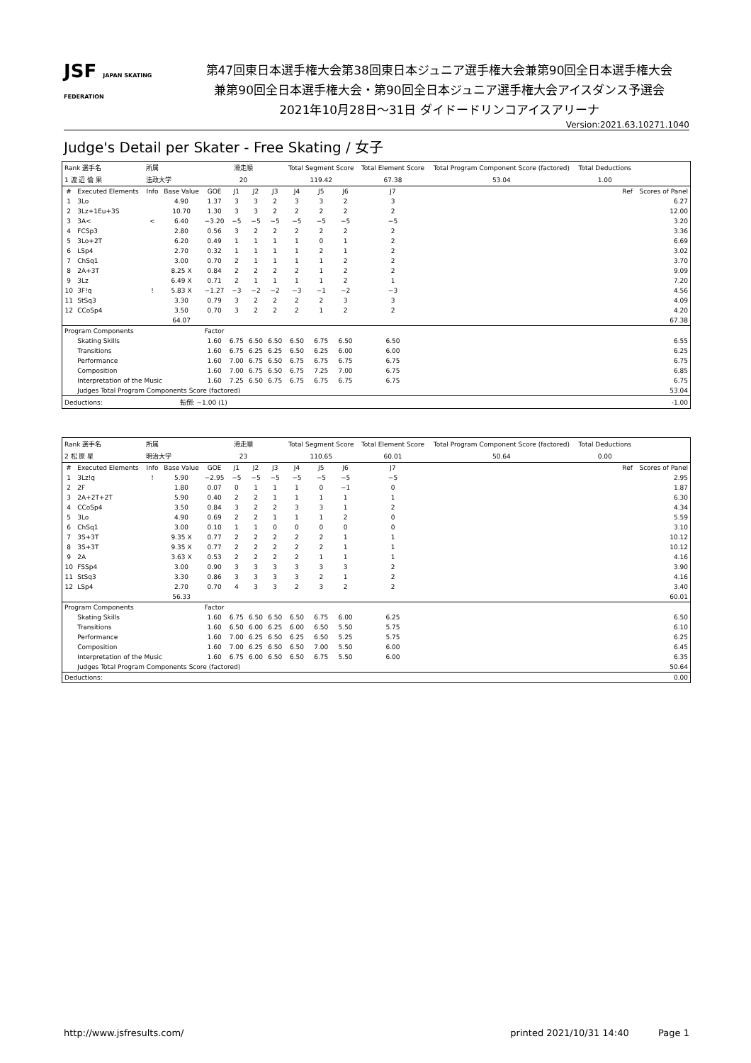JSF JAPAN SKATING FEDERATION
第47回東日本選手権大会第38回東日本ジュニア選手権大会兼第90回全日本選手権大会
兼第90回全日本選手権大会・第90回全日本ジュニア選手権大会アイスダンス予選会
2021年10月28日～31日 ダイドードリンコアイスアリーナ
Version:2021.63.10271.1040
Judge's Detail per Skater - Free Skating / 女子
| Rank 選手名 | | 所属 | | 滑走順 | | | | Total Segment Score | | | Total Element Score | | Total Program Component Score (factored) | Total Deductions | |
| 1 渡 辺 倫 果 | | 法政大学 | | 20 | | | | 119.42 | | | 67.38 | | 53.04 | 1.00 | |
| # | Executed Elements | Info | Base Value | GOE | J1 | J2 | J3 | J4 | J5 | J6 | J7 | Ref | | | Scores of Panel |
| 1 | 3Lo | | 4.90 | 1.37 | 3 | 3 | 2 | 3 | 3 | 2 | 3 | | | | 6.27 |
| 2 | 3Lz+1Eu+3S | | 10.70 | 1.30 | 3 | 3 | 2 | 2 | 2 | 2 | 2 | | | | 12.00 |
| 3 | 3A< | < | 6.40 | −3.20 | −5 | −5 | −5 | −5 | −5 | −5 | −5 | | | | 3.20 |
| 4 | FCSp3 | | 2.80 | 0.56 | 3 | 2 | 2 | 2 | 2 | 2 | 2 | | | | 3.36 |
| 5 | 3Lo+2T | | 6.20 | 0.49 | 1 | 1 | 1 | 1 | 0 | 1 | 2 | | | | 6.69 |
| 6 | LSp4 | | 2.70 | 0.32 | 1 | 1 | 1 | 1 | 2 | 1 | 2 | | | | 3.02 |
| 7 | ChSq1 | | 3.00 | 0.70 | 2 | 1 | 1 | 1 | 1 | 2 | 2 | | | | 3.70 |
| 8 | 2A+3T | | 8.25 X | 0.84 | 2 | 2 | 2 | 2 | 1 | 2 | 2 | | | | 9.09 |
| 9 | 3Lz | | 6.49 X | 0.71 | 2 | 1 | 1 | 1 | 1 | 2 | 1 | | | | 7.20 |
| 10 | 3F!q | ! | 5.83 X | −1.27 | −3 | −2 | −2 | −3 | −1 | −2 | −3 | | | | 4.56 |
| 11 | StSq3 | | 3.30 | 0.79 | 3 | 2 | 2 | 2 | 2 | 3 | 3 | | | | 4.09 |
| 12 | CCoSp4 | | 3.50 | 0.70 | 3 | 2 | 2 | 2 | 1 | 2 | 2 | | | | 4.20 |
| | | | 64.07 | | | | | | | | | | | | 67.38 |
| Program Components | | | | Factor | | | | | | | | | | | |
| | Skating Skills | | | 1.60 | 6.75 | 6.50 | 6.50 | 6.50 | 6.75 | 6.50 | 6.50 | | | | 6.55 |
| | Transitions | | | 1.60 | 6.75 | 6.25 | 6.25 | 6.50 | 6.25 | 6.00 | 6.00 | | | | 6.25 |
| | Performance | | | 1.60 | 7.00 | 6.75 | 6.50 | 6.75 | 6.75 | 6.75 | 6.75 | | | | 6.75 |
| | Composition | | | 1.60 | 7.00 | 6.75 | 6.50 | 6.75 | 7.25 | 7.00 | 6.75 | | | | 6.85 |
| | Interpretation of the Music | | | 1.60 | 7.25 | 6.50 | 6.75 | 6.75 | 6.75 | 6.75 | 6.75 | | | | 6.75 |
| | Judges Total Program Components Score (factored) | | | | | | | | | | | | | | 53.04 |
| Deductions: | | | 転倒: −1.00 (1) | | | | | | | | | | | | -1.00 |
| Rank 選手名 | | 所属 | | 滑走順 | | | | Total Segment Score | | | Total Element Score | | Total Program Component Score (factored) | Total Deductions | |
| 2 松 原 星 | | 明治大学 | | 23 | | | | 110.65 | | | 60.01 | | 50.64 | 0.00 | |
| # | Executed Elements | Info | Base Value | GOE | J1 | J2 | J3 | J4 | J5 | J6 | J7 | Ref | | | Scores of Panel |
| 1 | 3Lz!q | ! | 5.90 | −2.95 | −5 | −5 | −5 | −5 | −5 | −5 | −5 | | | | 2.95 |
| 2 | 2F | | 1.80 | 0.07 | 0 | 1 | 1 | 1 | 0 | −1 | 0 | | | | 1.87 |
| 3 | 2A+2T+2T | | 5.90 | 0.40 | 2 | 2 | 1 | 1 | 1 | 1 | 1 | | | | 6.30 |
| 4 | CCoSp4 | | 3.50 | 0.84 | 3 | 2 | 2 | 3 | 3 | 1 | 2 | | | | 4.34 |
| 5 | 3Lo | | 4.90 | 0.69 | 2 | 2 | 1 | 1 | 1 | 2 | 0 | | | | 5.59 |
| 6 | ChSq1 | | 3.00 | 0.10 | 1 | 1 | 0 | 0 | 0 | 0 | 0 | | | | 3.10 |
| 7 | 3S+3T | | 9.35 X | 0.77 | 2 | 2 | 2 | 2 | 2 | 1 | 1 | | | | 10.12 |
| 8 | 3S+3T | | 9.35 X | 0.77 | 2 | 2 | 2 | 2 | 2 | 1 | 1 | | | | 10.12 |
| 9 | 2A | | 3.63 X | 0.53 | 2 | 2 | 2 | 2 | 1 | 1 | 1 | | | | 4.16 |
| 10 | FSSp4 | | 3.00 | 0.90 | 3 | 3 | 3 | 3 | 3 | 3 | 2 | | | | 3.90 |
| 11 | StSq3 | | 3.30 | 0.86 | 3 | 3 | 3 | 3 | 2 | 1 | 2 | | | | 4.16 |
| 12 | LSp4 | | 2.70 | 0.70 | 4 | 3 | 3 | 2 | 3 | 2 | 2 | | | | 3.40 |
| | | | 56.33 | | | | | | | | | | | | 60.01 |
| Program Components | | | | Factor | | | | | | | | | | | |
| | Skating Skills | | | 1.60 | 6.75 | 6.50 | 6.50 | 6.50 | 6.75 | 6.00 | 6.25 | | | | 6.50 |
| | Transitions | | | 1.60 | 6.50 | 6.00 | 6.25 | 6.00 | 6.50 | 5.50 | 5.75 | | | | 6.10 |
| | Performance | | | 1.60 | 7.00 | 6.25 | 6.50 | 6.25 | 6.50 | 5.25 | 5.75 | | | | 6.25 |
| | Composition | | | 1.60 | 7.00 | 6.25 | 6.50 | 6.50 | 7.00 | 5.50 | 6.00 | | | | 6.45 |
| | Interpretation of the Music | | | 1.60 | 6.75 | 6.00 | 6.50 | 6.50 | 6.75 | 5.50 | 6.00 | | | | 6.35 |
| | Judges Total Program Components Score (factored) | | | | | | | | | | | | | | 50.64 |
| Deductions: | | | | | | | | | | | | | | | 0.00 |
http://www.jsfresults.com/ printed 2021/10/31 14:40 Page 1